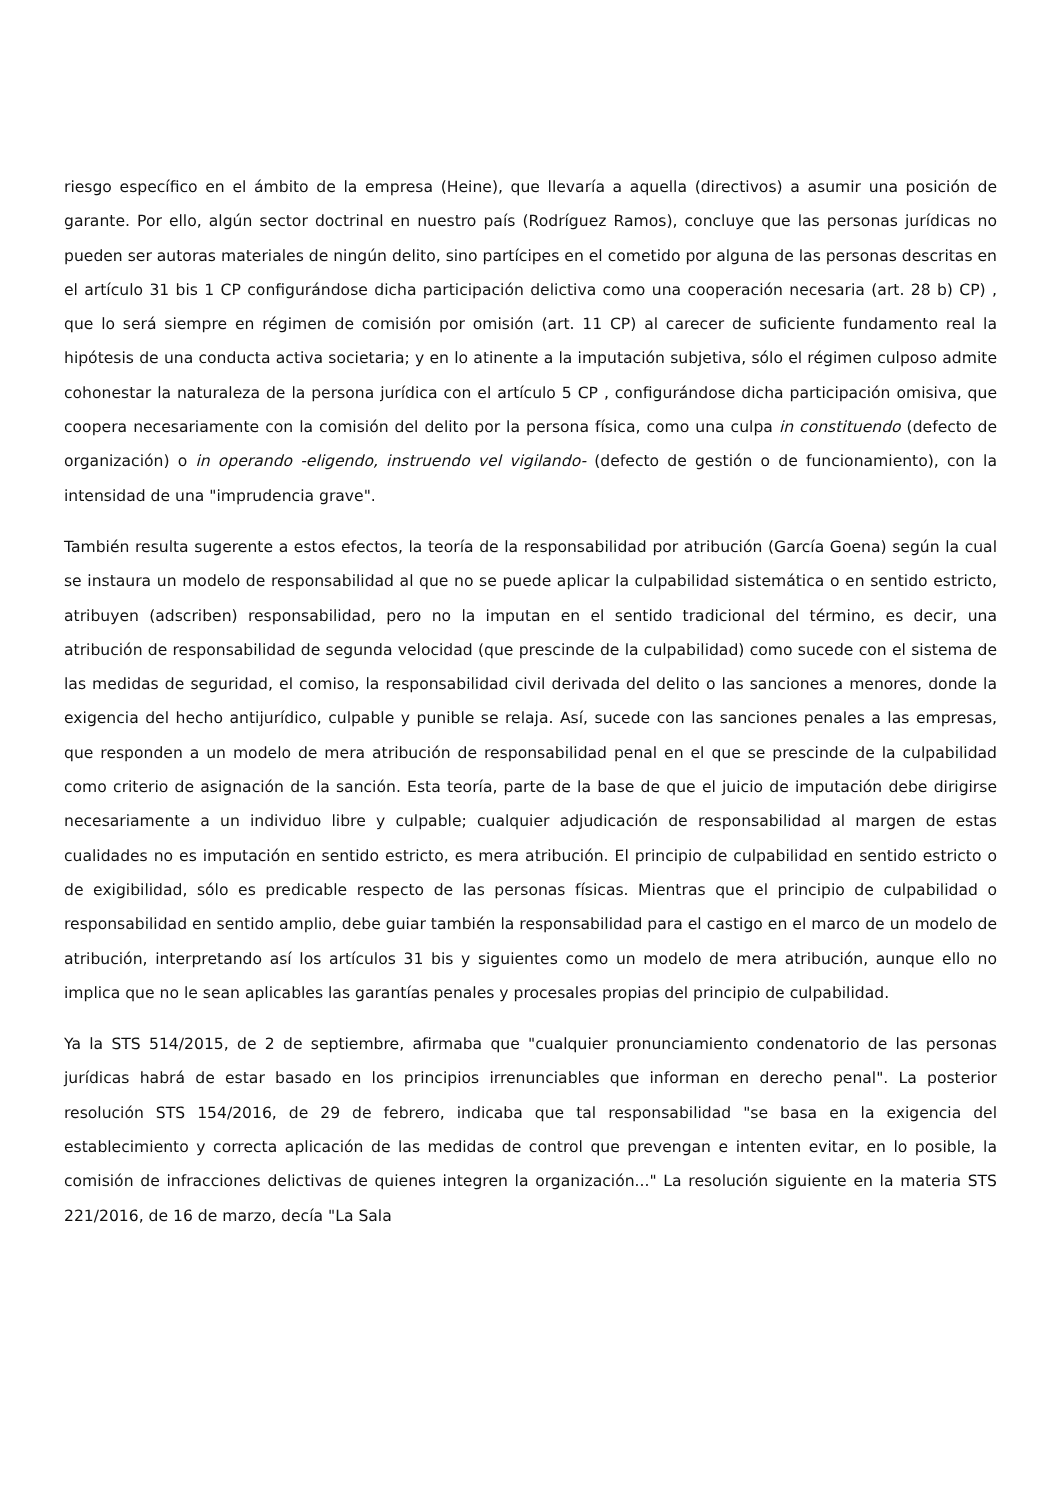riesgo específico en el ámbito de la empresa (Heine), que llevaría a aquella (directivos) a asumir una posición de garante. Por ello, algún sector doctrinal en nuestro país (Rodríguez Ramos), concluye que las personas jurídicas no pueden ser autoras materiales de ningún delito, sino partícipes en el cometido por alguna de las personas descritas en el artículo 31 bis 1 CP configurándose dicha participación delictiva como una cooperación necesaria (art. 28 b) CP) , que lo será siempre en régimen de comisión por omisión (art. 11 CP) al carecer de suficiente fundamento real la hipótesis de una conducta activa societaria; y en lo atinente a la imputación subjetiva, sólo el régimen culposo admite cohonestar la naturaleza de la persona jurídica con el artículo 5 CP , configurándose dicha participación omisiva, que coopera necesariamente con la comisión del delito por la persona física, como una culpa in constituendo (defecto de organización) o in operando -eligendo, instruendo vel vigilando- (defecto de gestión o de funcionamiento), con la intensidad de una "imprudencia grave".
También resulta sugerente a estos efectos, la teoría de la responsabilidad por atribución (García Goena) según la cual se instaura un modelo de responsabilidad al que no se puede aplicar la culpabilidad sistemática o en sentido estricto, atribuyen (adscriben) responsabilidad, pero no la imputan en el sentido tradicional del término, es decir, una atribución de responsabilidad de segunda velocidad (que prescinde de la culpabilidad) como sucede con el sistema de las medidas de seguridad, el comiso, la responsabilidad civil derivada del delito o las sanciones a menores, donde la exigencia del hecho antijurídico, culpable y punible se relaja. Así, sucede con las sanciones penales a las empresas, que responden a un modelo de mera atribución de responsabilidad penal en el que se prescinde de la culpabilidad como criterio de asignación de la sanción. Esta teoría, parte de la base de que el juicio de imputación debe dirigirse necesariamente a un individuo libre y culpable; cualquier adjudicación de responsabilidad al margen de estas cualidades no es imputación en sentido estricto, es mera atribución. El principio de culpabilidad en sentido estricto o de exigibilidad, sólo es predicable respecto de las personas físicas. Mientras que el principio de culpabilidad o responsabilidad en sentido amplio, debe guiar también la responsabilidad para el castigo en el marco de un modelo de atribución, interpretando así los artículos 31 bis y siguientes como un modelo de mera atribución, aunque ello no implica que no le sean aplicables las garantías penales y procesales propias del principio de culpabilidad.
Ya la STS 514/2015, de 2 de septiembre, afirmaba que "cualquier pronunciamiento condenatorio de las personas jurídicas habrá de estar basado en los principios irrenunciables que informan en derecho penal". La posterior resolución STS 154/2016, de 29 de febrero, indicaba que tal responsabilidad "se basa en la exigencia del establecimiento y correcta aplicación de las medidas de control que prevengan e intenten evitar, en lo posible, la comisión de infracciones delictivas de quienes integren la organización..." La resolución siguiente en la materia STS 221/2016, de 16 de marzo, decía "La Sala